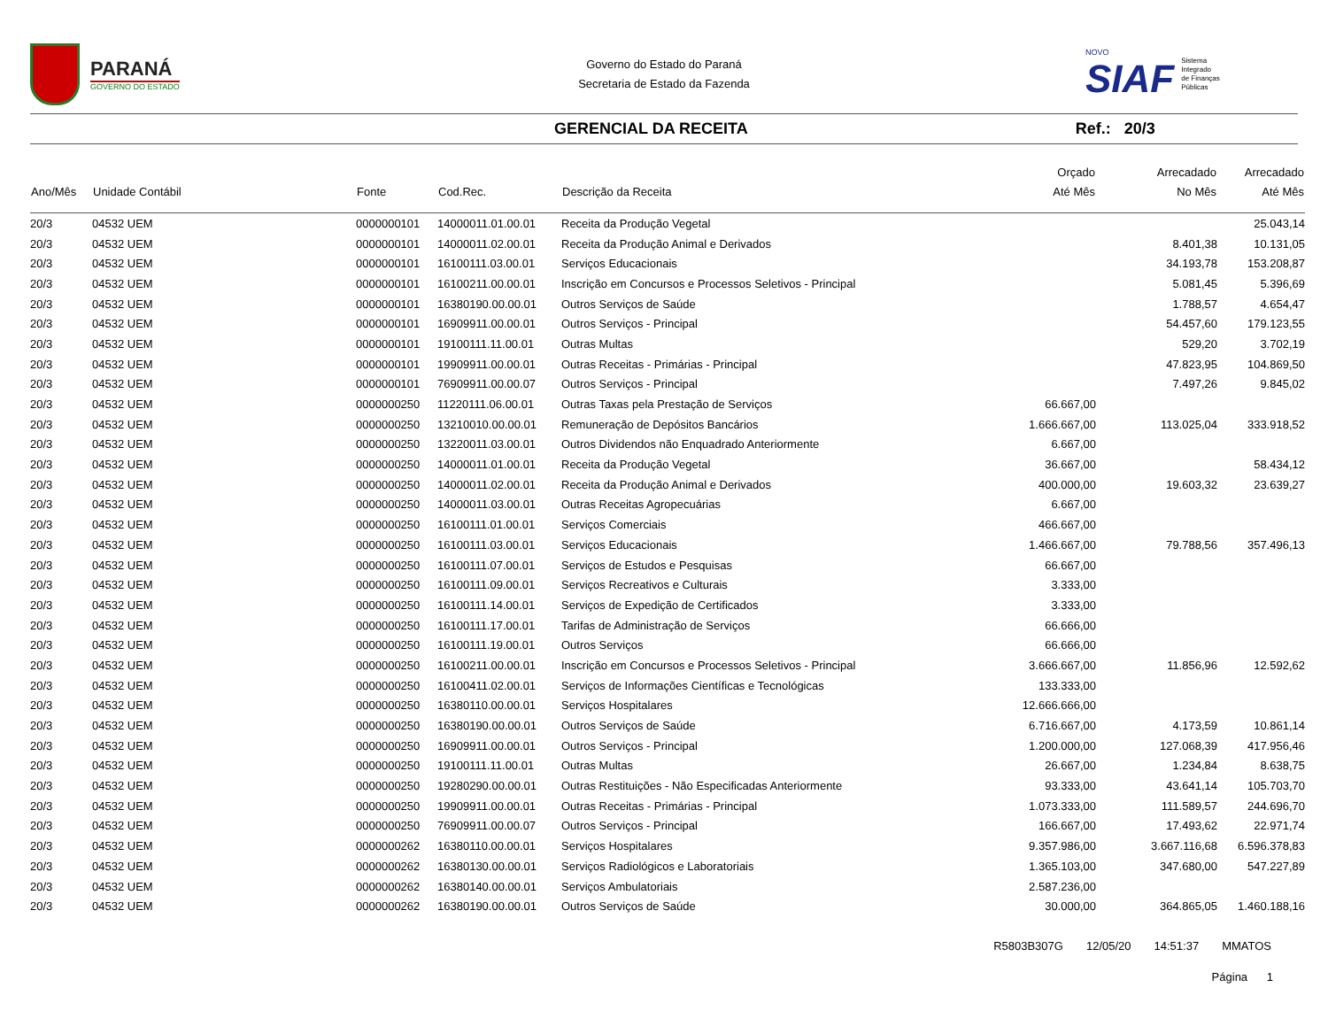PARANÁ
GOVERNO DO ESTADO
Governo do Estado do Paraná
Secretaria de Estado da Fazenda
NOVO
SIAF
Sistema
Integrado
de Finanças
Públicas
GERENCIAL DA RECEITA Ref.: 20/3
| Ano/Mês | Unidade Contábil | Fonte | Cod.Rec. | Descrição da Receita | Orçado Até Mês | Arrecadado No Mês | Arrecadado Até Mês |
| --- | --- | --- | --- | --- | --- | --- | --- |
| 20/3 | 04532 UEM | 0000000101 | 14000011.01.00.01 | Receita da Produção Vegetal | | | 25.043,14 |
| 20/3 | 04532 UEM | 0000000101 | 14000011.02.00.01 | Receita da Produção Animal e Derivados | | 8.401,38 | 10.131,05 |
| 20/3 | 04532 UEM | 0000000101 | 16100111.03.00.01 | Serviços Educacionais | | 34.193,78 | 153.208,87 |
| 20/3 | 04532 UEM | 0000000101 | 16100211.00.00.01 | Inscrição em Concursos e Processos Seletivos - Principal | | 5.081,45 | 5.396,69 |
| 20/3 | 04532 UEM | 0000000101 | 16380190.00.00.01 | Outros Serviços de Saúde | | 1.788,57 | 4.654,47 |
| 20/3 | 04532 UEM | 0000000101 | 16909911.00.00.01 | Outros Serviços - Principal | | 54.457,60 | 179.123,55 |
| 20/3 | 04532 UEM | 0000000101 | 19100111.11.00.01 | Outras Multas | | 529,20 | 3.702,19 |
| 20/3 | 04532 UEM | 0000000101 | 19909911.00.00.01 | Outras Receitas - Primárias - Principal | | 47.823,95 | 104.869,50 |
| 20/3 | 04532 UEM | 0000000101 | 76909911.00.00.07 | Outros Serviços - Principal | | 7.497,26 | 9.845,02 |
| 20/3 | 04532 UEM | 0000000250 | 11220111.06.00.01 | Outras Taxas pela Prestação de Serviços | 66.667,00 | | |
| 20/3 | 04532 UEM | 0000000250 | 13210010.00.00.01 | Remuneração de Depósitos Bancários | 1.666.667,00 | 113.025,04 | 333.918,52 |
| 20/3 | 04532 UEM | 0000000250 | 13220011.03.00.01 | Outros Dividendos não Enquadrado Anteriormente | 6.667,00 | | |
| 20/3 | 04532 UEM | 0000000250 | 14000011.01.00.01 | Receita da Produção Vegetal | 36.667,00 | | 58.434,12 |
| 20/3 | 04532 UEM | 0000000250 | 14000011.02.00.01 | Receita da Produção Animal e Derivados | 400.000,00 | 19.603,32 | 23.639,27 |
| 20/3 | 04532 UEM | 0000000250 | 14000011.03.00.01 | Outras Receitas Agropecuárias | 6.667,00 | | |
| 20/3 | 04532 UEM | 0000000250 | 16100111.01.00.01 | Serviços Comerciais | 466.667,00 | | |
| 20/3 | 04532 UEM | 0000000250 | 16100111.03.00.01 | Serviços Educacionais | 1.466.667,00 | 79.788,56 | 357.496,13 |
| 20/3 | 04532 UEM | 0000000250 | 16100111.07.00.01 | Serviços de Estudos e Pesquisas | 66.667,00 | | |
| 20/3 | 04532 UEM | 0000000250 | 16100111.09.00.01 | Serviços Recreativos e Culturais | 3.333,00 | | |
| 20/3 | 04532 UEM | 0000000250 | 16100111.14.00.01 | Serviços de Expedição de Certificados | 3.333,00 | | |
| 20/3 | 04532 UEM | 0000000250 | 16100111.17.00.01 | Tarifas de Administração de Serviços | 66.666,00 | | |
| 20/3 | 04532 UEM | 0000000250 | 16100111.19.00.01 | Outros Serviços | 66.666,00 | | |
| 20/3 | 04532 UEM | 0000000250 | 16100211.00.00.01 | Inscrição em Concursos e Processos Seletivos - Principal | 3.666.667,00 | 11.856,96 | 12.592,62 |
| 20/3 | 04532 UEM | 0000000250 | 16100411.02.00.01 | Serviços de Informações Científicas e Tecnológicas | 133.333,00 | | |
| 20/3 | 04532 UEM | 0000000250 | 16380110.00.00.01 | Serviços Hospitalares | 12.666.666,00 | | |
| 20/3 | 04532 UEM | 0000000250 | 16380190.00.00.01 | Outros Serviços de Saúde | 6.716.667,00 | 4.173,59 | 10.861,14 |
| 20/3 | 04532 UEM | 0000000250 | 16909911.00.00.01 | Outros Serviços - Principal | 1.200.000,00 | 127.068,39 | 417.956,46 |
| 20/3 | 04532 UEM | 0000000250 | 19100111.11.00.01 | Outras Multas | 26.667,00 | 1.234,84 | 8.638,75 |
| 20/3 | 04532 UEM | 0000000250 | 19280290.00.00.01 | Outras Restituições - Não Especificadas Anteriormente | 93.333,00 | 43.641,14 | 105.703,70 |
| 20/3 | 04532 UEM | 0000000250 | 19909911.00.00.01 | Outras Receitas - Primárias - Principal | 1.073.333,00 | 111.589,57 | 244.696,70 |
| 20/3 | 04532 UEM | 0000000250 | 76909911.00.00.07 | Outros Serviços - Principal | 166.667,00 | 17.493,62 | 22.971,74 |
| 20/3 | 04532 UEM | 0000000262 | 16380110.00.00.01 | Serviços Hospitalares | 9.357.986,00 | 3.667.116,68 | 6.596.378,83 |
| 20/3 | 04532 UEM | 0000000262 | 16380130.00.00.01 | Serviços Radiológicos e Laboratoriais | 1.365.103,00 | 347.680,00 | 547.227,89 |
| 20/3 | 04532 UEM | 0000000262 | 16380140.00.00.01 | Serviços Ambulatoriais | 2.587.236,00 | | |
| 20/3 | 04532 UEM | 0000000262 | 16380190.00.00.01 | Outros Serviços de Saúde | 30.000,00 | 364.865,05 | 1.460.188,16 |
R5803B307G 12/05/20 14:51:37 MMATOS
Página 1